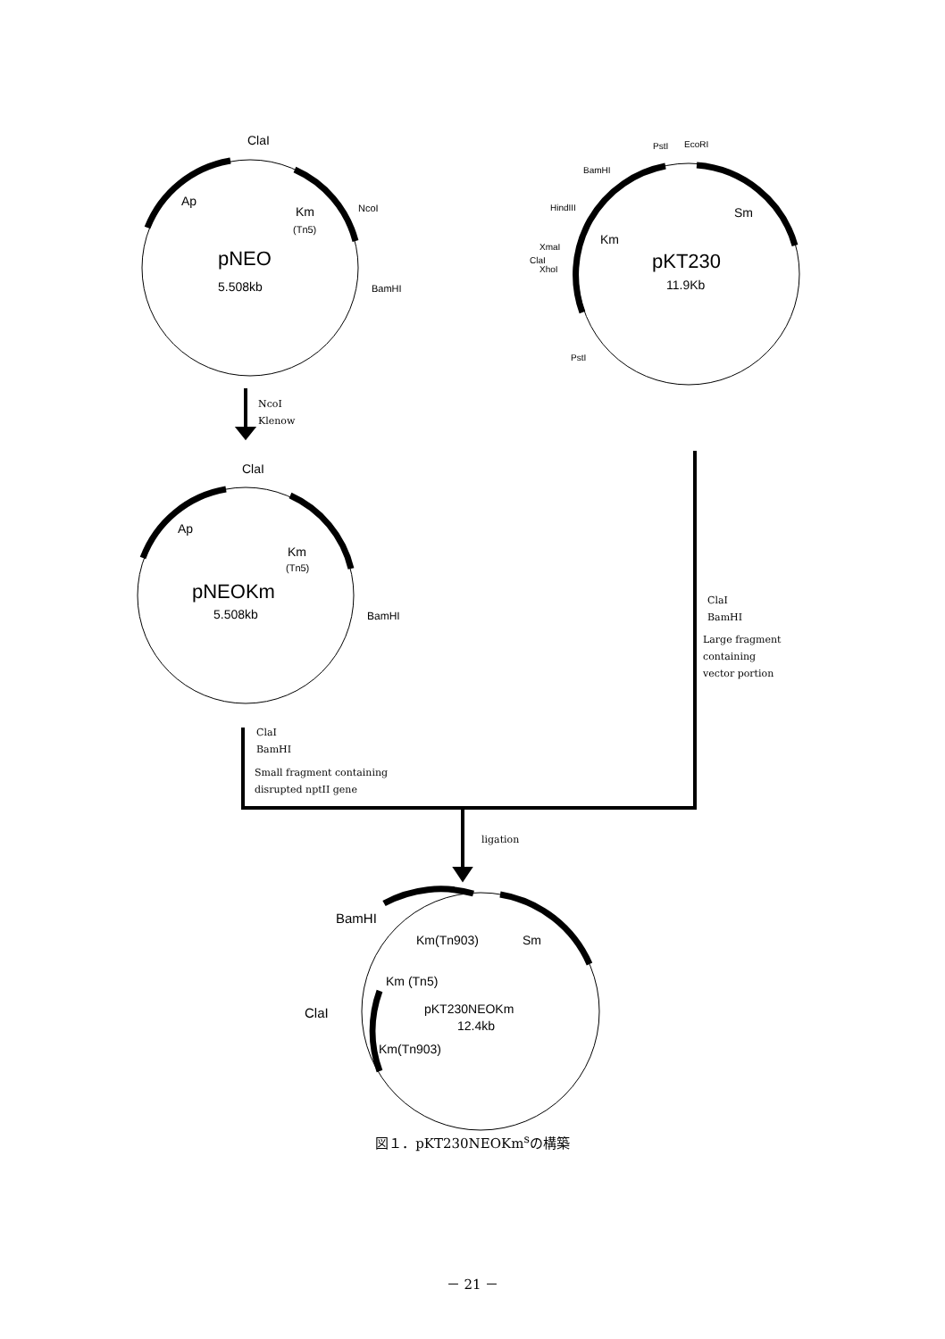ClaI
Ap
Km
(Tn5)
NcoI
pNEO
5.508kb
BamHI
PstI
EcoRI
BamHI
HindIII
XmaI
ClaI
XhoI
PstI
Sm
Km
pKT230
11.9Kb
ClaI
Ap
Km
(Tn5)
pNEOKm
5.508kb
BamHI
BamHI
Km(Tn903)
Sm
Km (Tn5)
ClaI
pKT230NEOKm
12.4kb
Km(Tn903)
NcoI
Klenow
ClaI
BamHI
Large fragment
containing
vector portion
ClaI
BamHI
Small fragment containing
disrupted nptII gene
ligation
図１．pKT230NEOKm<sup>s</sup>の構築
－ 21 －